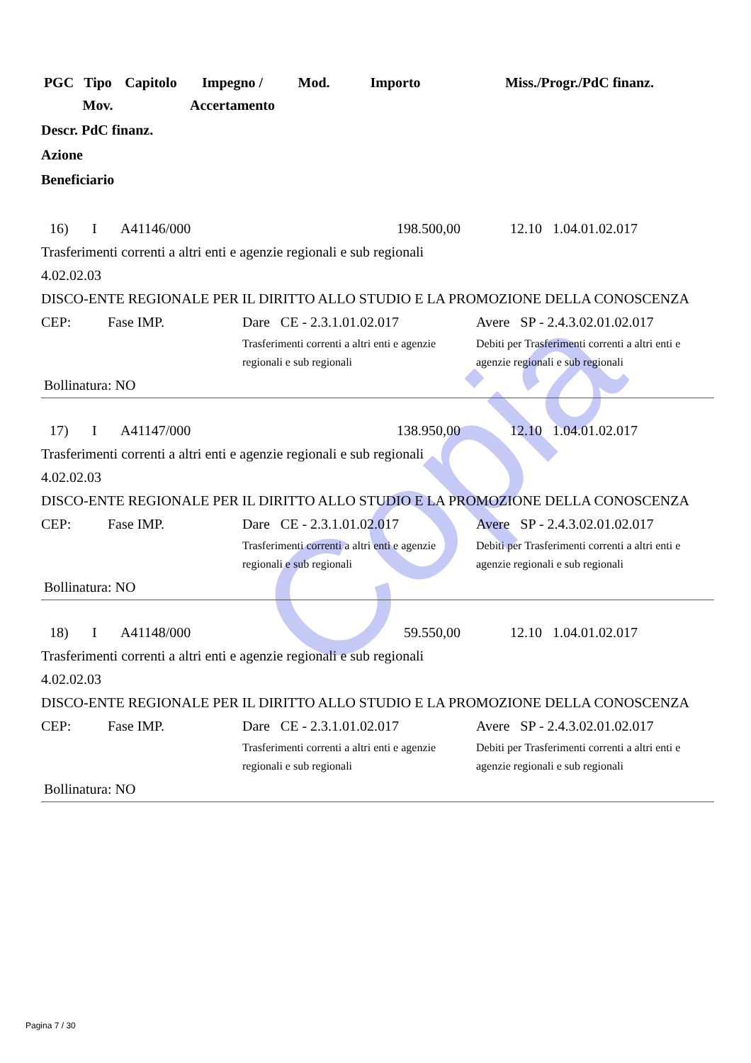Copia
| PGC | Tipo Mov. | Capitolo | Impegno / Accertamento | Mod. | Importo | Miss./Progr./PdC finanz. |
Descr. PdC finanz.
Azione
Beneficiario
| 16) | I | A41146/000 | 198.500,00 | 12.10 1.04.01.02.017 |
Trasferimenti correnti a altri enti e agenzie regionali e sub regionali
4.02.02.03
DISCO-ENTE REGIONALE PER IL DIRITTO ALLO STUDIO E LA PROMOZIONE DELLA CONOSCENZA
| CEP: | Fase IMP. | Dare CE - 2.3.1.01.02.017 Trasferimenti correnti a altri enti e agenzie regionali e sub regionali | Avere SP - 2.4.3.02.01.02.017 Debiti per Trasferimenti correnti a altri enti e agenzie regionali e sub regionali |
Bollinatura: NO
| 17) | I | A41147/000 | 138.950,00 | 12.10 1.04.01.02.017 |
Trasferimenti correnti a altri enti e agenzie regionali e sub regionali
4.02.02.03
DISCO-ENTE REGIONALE PER IL DIRITTO ALLO STUDIO E LA PROMOZIONE DELLA CONOSCENZA
| CEP: | Fase IMP. | Dare CE - 2.3.1.01.02.017 Trasferimenti correnti a altri enti e agenzie regionali e sub regionali | Avere SP - 2.4.3.02.01.02.017 Debiti per Trasferimenti correnti a altri enti e agenzie regionali e sub regionali |
Bollinatura: NO
| 18) | I | A41148/000 | 59.550,00 | 12.10 1.04.01.02.017 |
Trasferimenti correnti a altri enti e agenzie regionali e sub regionali
4.02.02.03
DISCO-ENTE REGIONALE PER IL DIRITTO ALLO STUDIO E LA PROMOZIONE DELLA CONOSCENZA
| CEP: | Fase IMP. | Dare CE - 2.3.1.01.02.017 Trasferimenti correnti a altri enti e agenzie regionali e sub regionali | Avere SP - 2.4.3.02.01.02.017 Debiti per Trasferimenti correnti a altri enti e agenzie regionali e sub regionali |
Bollinatura: NO
Pagina 7 / 30